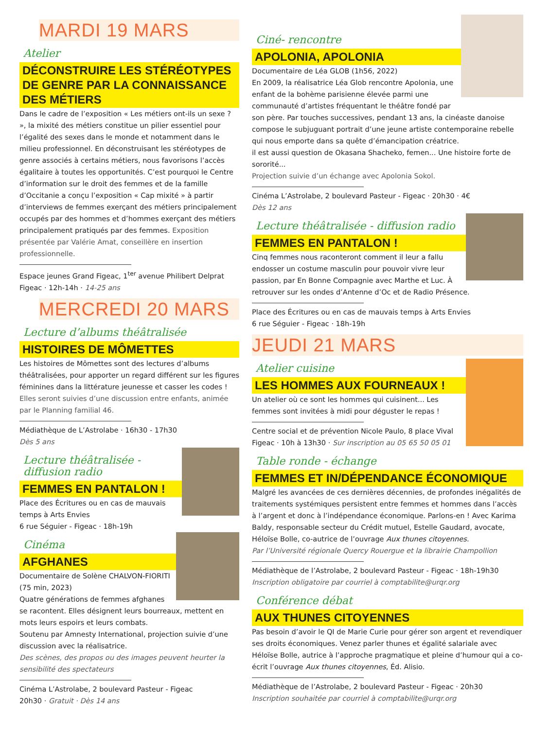MARDI 19 MARS
Atelier
DÉCONSTRUIRE LES STÉRÉOTYPES DE GENRE PAR LA CONNAISSANCE DES MÉTIERS
Dans le cadre de l’exposition « Les métiers ont-ils un sexe ? », la mixité des métiers constitue un pilier essentiel pour l’égalité des sexes dans le monde et notamment dans le milieu professionnel. En déconstruisant les stéréotypes de genre associés à certains métiers, nous favorisons l’accès égalitaire à toutes les opportunités. C’est pourquoi le Centre d’information sur le droit des femmes et de la famille d’Occitanie a conçu l’exposition « Cap mixité » à partir d’interviews de femmes exerçant des métiers principalement occupés par des hommes et d’hommes exerçant des métiers principalement pratiqués par des femmes. Exposition présentée par Valérie Amat, conseillère en insertion professionnelle.
Espace jeunes Grand Figeac, 1<sup>ter</sup> avenue Philibert Delprat Figeac · 12h-14h · 14-25 ans
MERCREDI 20 MARS
Lecture d’albums théâtralisée
HISTOIRES DE MÔMETTES
Les histoires de Mômettes sont des lectures d’albums théâtralisées, pour apporter un regard différent sur les figures féminines dans la littérature jeunesse et casser les codes !
Elles seront suivies d’une discussion entre enfants, animée par le Planning familial 46.
Médiathèque de L’Astrolabe · 16h30 - 17h30
Dès 5 ans
Lecture théâtralisée - diffusion radio
FEMMES EN PANTALON !
Place des Écritures ou en cas de mauvais temps à Arts Envies
6 rue Séguier - Figeac · 18h-19h
Cinéma
AFGHANES
Documentaire de Solène CHALVON-FIORITI (75 min, 2023)
Quatre générations de femmes afghanes se racontent. Elles désignent leurs bourreaux, mettent en mots leurs espoirs et leurs combats.
Soutenu par Amnesty International, projection suivie d’une discussion avec la réalisatrice.
Des scènes, des propos ou des images peuvent heurter la sensibilité des spectateurs
Cinéma L’Astrolabe, 2 boulevard Pasteur - Figeac
20h30 · Gratuit · Dès 14 ans
Ciné- rencontre
APOLONIA, APOLONIA
Documentaire de Léa GLOB (1h56, 2022)
En 2009, la réalisatrice Léa Glob rencontre Apolonia, une enfant de la bohème parisienne élevée parmi une communauté d’artistes fréquentant le théâtre fondé par son père. Par touches successives, pendant 13 ans, la cinéaste danoise compose le subjuguant portrait d’une jeune artiste contemporaine rebelle qui nous emporte dans sa quête d’émancipation créatrice.
il est aussi question de Okasana Shacheko, femen... Une histoire forte de sororité...
Projection suivie d’un échange avec Apolonia Sokol.
Cinéma L’Astrolabe, 2 boulevard Pasteur - Figeac · 20h30 · 4€
Dès 12 ans
Lecture théâtralisée - diffusion radio
FEMMES EN PANTALON !
Cinq femmes nous raconteront comment il leur a fallu endosser un costume masculin pour pouvoir vivre leur passion, par En Bonne Compagnie avec Marthe et Luc. À retrouver sur les ondes d’Antenne d’Oc et de Radio Présence.
Place des Écritures ou en cas de mauvais temps à Arts Envies
6 rue Séguier - Figeac · 18h-19h
JEUDI 21 MARS
Atelier cuisine
LES HOMMES AUX FOURNEAUX !
Un atelier où ce sont les hommes qui cuisinent... Les femmes sont invitées à midi pour déguster le repas !
Centre social et de prévention Nicole Paulo, 8 place Vival Figeac · 10h à 13h30 · Sur inscription au 05 65 50 05 01
Table ronde - échange
FEMMES ET IN/DÉPENDANCE ÉCONOMIQUE
Malgré les avancées de ces dernières décennies, de profondes inégalités de traitements systémiques persistent entre femmes et hommes dans l’accès à l’argent et donc à l’indépendance économique. Parlons-en ! Avec Karima Baldy, responsable secteur du Crédit mutuel, Estelle Gaudard, avocate, Héloïse Bolle, co-autrice de l’ouvrage Aux thunes citoyennes.
Par l’Université régionale Quercy Rouergue et la librairie Champollion
Médiathèque de l’Astrolabe, 2 boulevard Pasteur - Figeac · 18h-19h30
Inscription obligatoire par courriel à comptabilite@urqr.org
Conférence débat
AUX THUNES CITOYENNES
Pas besoin d’avoir le QI de Marie Curie pour gérer son argent et revendiquer ses droits économiques. Venez parler thunes et égalité salariale avec Héloïse Bolle, autrice à l’approche pragmatique et pleine d’humour qui a co-écrit l’ouvrage Aux thunes citoyennes, Éd. Alisio.
Médiathèque de l’Astrolabe, 2 boulevard Pasteur - Figeac · 20h30
Inscription souhaitée par courriel à comptabilite@urqr.org